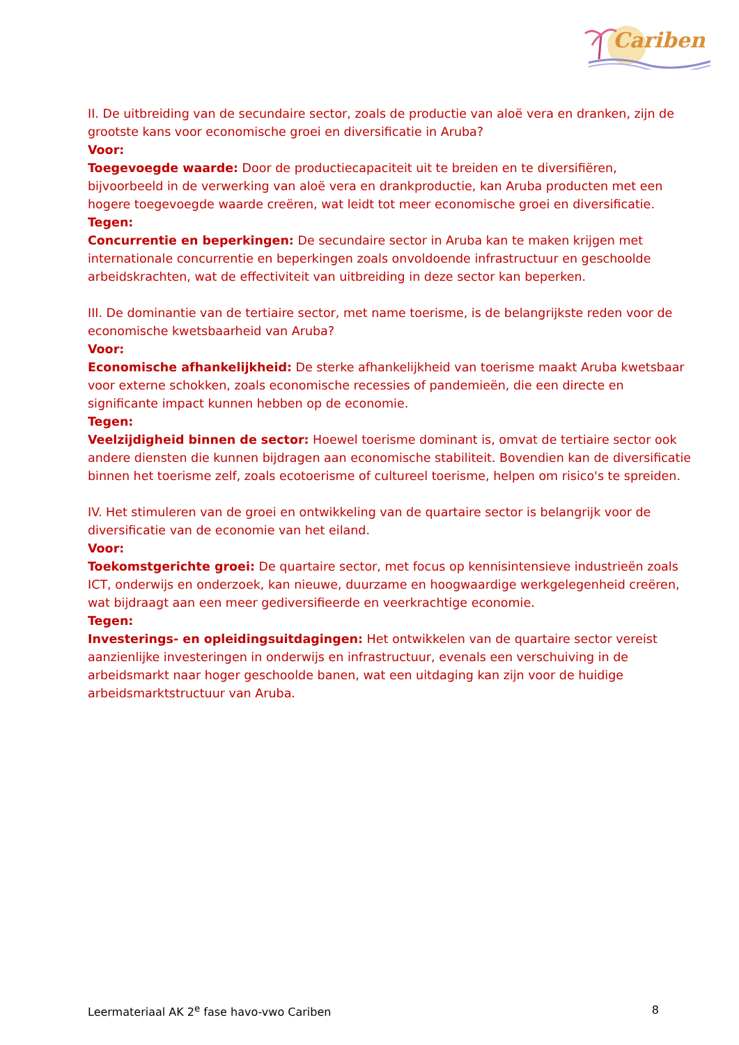Cariben
II. De uitbreiding van de secundaire sector, zoals de productie van aloë vera en dranken, zijn de grootste kans voor economische groei en diversificatie in Aruba?
Voor:
Toegevoegde waarde: Door de productiecapaciteit uit te breiden en te diversifiëren, bijvoorbeeld in de verwerking van aloë vera en drankproductie, kan Aruba producten met een hogere toegevoegde waarde creëren, wat leidt tot meer economische groei en diversificatie.
Tegen:
Concurrentie en beperkingen: De secundaire sector in Aruba kan te maken krijgen met internationale concurrentie en beperkingen zoals onvoldoende infrastructuur en geschoolde arbeidskrachten, wat de effectiviteit van uitbreiding in deze sector kan beperken.
III. De dominantie van de tertiaire sector, met name toerisme, is de belangrijkste reden voor de economische kwetsbaarheid van Aruba?
Voor:
Economische afhankelijkheid: De sterke afhankelijkheid van toerisme maakt Aruba kwetsbaar voor externe schokken, zoals economische recessies of pandemieën, die een directe en significante impact kunnen hebben op de economie.
Tegen:
Veelzijdigheid binnen de sector: Hoewel toerisme dominant is, omvat de tertiaire sector ook andere diensten die kunnen bijdragen aan economische stabiliteit. Bovendien kan de diversificatie binnen het toerisme zelf, zoals ecotoerisme of cultureel toerisme, helpen om risico's te spreiden.
IV. Het stimuleren van de groei en ontwikkeling van de quartaire sector is belangrijk voor de diversificatie van de economie van het eiland.
Voor:
Toekomstgerichte groei: De quartaire sector, met focus op kennisintensieve industrieën zoals ICT, onderwijs en onderzoek, kan nieuwe, duurzame en hoogwaardige werkgelegenheid creëren, wat bijdraagt aan een meer gediversifieerde en veerkrachtige economie.
Tegen:
Investerings- en opleidingsuitdagingen: Het ontwikkelen van de quartaire sector vereist aanzienlijke investeringen in onderwijs en infrastructuur, evenals een verschuiving in de arbeidsmarkt naar hoger geschoolde banen, wat een uitdaging kan zijn voor de huidige arbeidsmarktstructuur van Aruba.
Leermateriaal AK 2<sup>e</sup> fase havo-vwo Cariben 8